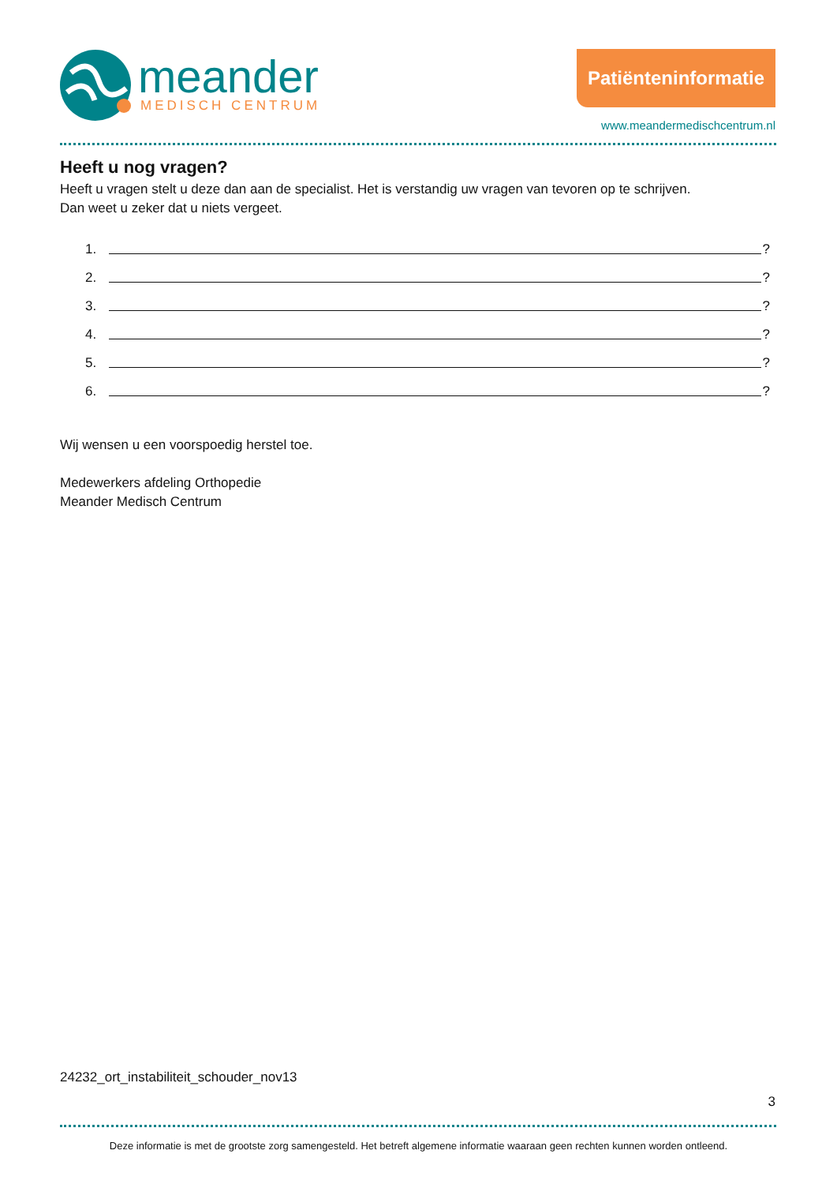meander
MEDISCH CENTRUM
Patiënteninformatie
www.meandermedischcentrum.nl
Heeft u nog vragen?
Heeft u vragen stelt u deze dan aan de specialist. Het is verstandig uw vragen van tevoren op te schrijven.
Dan weet u zeker dat u niets vergeet.
1. ?
2. ?
3. ?
4. ?
5. ?
6. ?
Wij wensen u een voorspoedig herstel toe.
Medewerkers afdeling Orthopedie
Meander Medisch Centrum
24232_ort_instabiliteit_schouder_nov13
3
Deze informatie is met de grootste zorg samengesteld. Het betreft algemene informatie waaraan geen rechten kunnen worden ontleend.